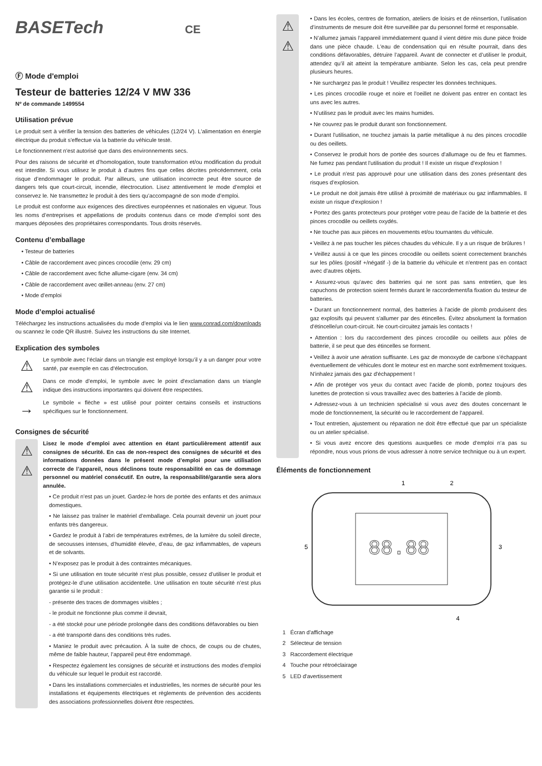BASETech CE
Ⓕ Mode d'emploi
Testeur de batteries 12/24 V MW 336
Nº de commande 1499554
Utilisation prévue
Le produit sert à vérifier la tension des batteries de véhicules (12/24 V). L'alimentation en énergie électrique du produit s'effectue via la batterie du véhicule testé.
Le fonctionnement n'est autorisé que dans des environnements secs.
Pour des raisons de sécurité et d’homologation, toute transformation et/ou modification du produit est interdite. Si vous utilisez le produit à d’autres fins que celles décrites précédemment, cela risque d’endommager le produit. Par ailleurs, une utilisation incorrecte peut être source de dangers tels que court-circuit, incendie, électrocution. Lisez attentivement le mode d’emploi et conservez le. Ne transmettez le produit à des tiers qu’accompagné de son mode d’emploi.
Le produit est conforme aux exigences des directives européennes et nationales en vigueur. Tous les noms d’entreprises et appellations de produits contenus dans ce mode d’emploi sont des marques déposées des propriétaires correspondants. Tous droits réservés.
Contenu d’emballage
• Testeur de batteries
• Câble de raccordement avec pinces crocodile (env. 29 cm)
• Câble de raccordement avec fiche allume-cigare (env. 34 cm)
• Câble de raccordement avec œillet-anneau (env. 27 cm)
• Mode d’emploi
Mode d’emploi actualisé
Téléchargez les instructions actualisées du mode d’emploi via le lien www.conrad.com/downloads ou scannez le code QR illustré. Suivez les instructions du site Internet.
Explication des symboles
⚠
Le symbole avec l’éclair dans un triangle est employé lorsqu’il y a un danger pour votre santé, par exemple en cas d‘électrocution.
⚠
Dans ce mode d’emploi, le symbole avec le point d'exclamation dans un triangle indique des instructions importantes qui doivent être respectées.
→
Le symbole « flèche » est utilisé pour pointer certains conseils et instructions spécifiques sur le fonctionnement.
Consignes de sécurité
⚠
⚠
Lisez le mode d’emploi avec attention en étant particulièrement attentif aux consignes de sécurité. En cas de non-respect des consignes de sécurité et des informations données dans le présent mode d’emploi pour une utilisation correcte de l’appareil, nous déclinons toute responsabilité en cas de dommage personnel ou matériel consécutif. En outre, la responsabilité/garantie sera alors annulée.
• Ce produit n’est pas un jouet. Gardez-le hors de portée des enfants et des animaux domestiques.
• Ne laissez pas traîner le matériel d’emballage. Cela pourrait devenir un jouet pour enfants très dangereux.
• Gardez le produit à l’abri de températures extrêmes, de la lumière du soleil directe, de secousses intenses, d’humidité élevée, d’eau, de gaz inflammables, de vapeurs et de solvants.
• N’exposez pas le produit à des contraintes mécaniques.
• Si une utilisation en toute sécurité n’est plus possible, cessez d’utiliser le produit et protégez-le d’une utilisation accidentelle. Une utilisation en toute sécurité n’est plus garantie si le produit :
- présente des traces de dommages visibles ;
- le produit ne fonctionne plus comme il devrait,
- a été stocké pour une période prolongée dans des conditions défavorables ou bien
- a été transporté dans des conditions très rudes.
• Maniez le produit avec précaution. À la suite de chocs, de coups ou de chutes, même de faible hauteur, l’appareil peut être endommagé.
• Respectez également les consignes de sécurité et instructions des modes d'emploi du véhicule sur lequel le produit est raccordé.
• Dans les installations commerciales et industrielles, les normes de sécurité pour les installations et équipements électriques et règlements de prévention des accidents des associations professionnelles doivent être respectées.
⚠
⚠
• Dans les écoles, centres de formation, ateliers de loisirs et de réinsertion, l’utilisation d’instruments de mesure doit être surveillée par du personnel formé et responsable.
• N’allumez jamais l’appareil immédiatement quand il vient détire mis dune pièce froide dans une pièce chaude. L'eau de condensation qui en résulte pourrait, dans des conditions défavorables, détruire l’appareil. Avant de connecter et d’utiliser le produit, attendez qu’il ait atteint la température ambiante. Selon les cas, cela peut prendre plusieurs heures.
• Ne surchargez pas le produit ! Veuillez respecter les données techniques.
• Les pinces crocodile rouge et noire et l'oeillet ne doivent pas entrer en contact les uns avec les autres.
• N'utilisez pas le produit avec les mains humides.
• Ne couvrez pas le produit durant son fonctionnement.
• Durant l'utilisation, ne touchez jamais la partie métallique à nu des pinces crocodile ou des oeillets.
• Conservez le produit hors de portée des sources d'allumage ou de feu et flammes. Ne fumez pas pendant l'utilisation du produit ! Il existe un risque d’explosion !
• Le produit n'est pas approuvé pour une utilisation dans des zones présentant des risques d’explosion.
• Le produit ne doit jamais être utilisé à proximité de matériaux ou gaz inflammables. Il existe un risque d'explosion !
• Portez des gants protecteurs pour protéger votre peau de l'acide de la batterie et des pinces crocodile ou oeillets oxydés.
• Ne touche pas aux pièces en mouvements et/ou tournantes du véhicule.
• Veillez à ne pas toucher les pièces chaudes du véhicule. Il y a un risque de brûlures !
• Veillez aussi à ce que les pinces crocodile ou oeillets soient correctement branchés sur les pôles (positif +/négatif -) de la batterie du véhicule et n'entrent pas en contact avec d'autres objets.
• Assurez-vous qu'avec des batteries qui ne sont pas sans entretien, que les capuchons de protection soient fermés durant le raccordement/la fixation du testeur de batteries.
• Durant un fonctionnement normal, des batteries à l'acide de plomb produisent des gaz explosifs qui peuvent s'allumer par des étincelles. Évitez absolument la formation d'étincelle/un court-circuit. Ne court-circuitez jamais les contacts !
• Attention : lors du raccordement des pinces crocodile ou oeillets aux pôles de batterie, il se peut que des étincelles se forment.
• Veillez à avoir une aération suffisante. Les gaz de monoxyde de carbone s'échappant éventuellement de véhicules dont le moteur est en marche sont extrêmement toxiques. N'inhalez jamais des gaz d'échappement !
• Afin de protéger vos yeux du contact avec l'acide de plomb, portez toujours des lunettes de protection si vous travaillez avec des batteries à l'acide de plomb.
• Adressez-vous à un technicien spécialisé si vous avez des doutes concernant le mode de fonctionnement, la sécurité ou le raccordement de l‘appareil.
• Tout entretien, ajustement ou réparation ne doit être effectué que par un spécialiste ou un atelier spécialisé.
• Si vous avez encore des questions auxquelles ce mode d‘emploi n‘a pas su répondre, nous vous prions de vous adresser à notre service technique ou à un expert.
Éléments de fonctionnement
88.88
1
2
3
4
5
1 Écran d'affichage
2 Sélecteur de tension
3 Raccordement électrique
4 Touche pour rétroéclairage
5 LED d'avertissement